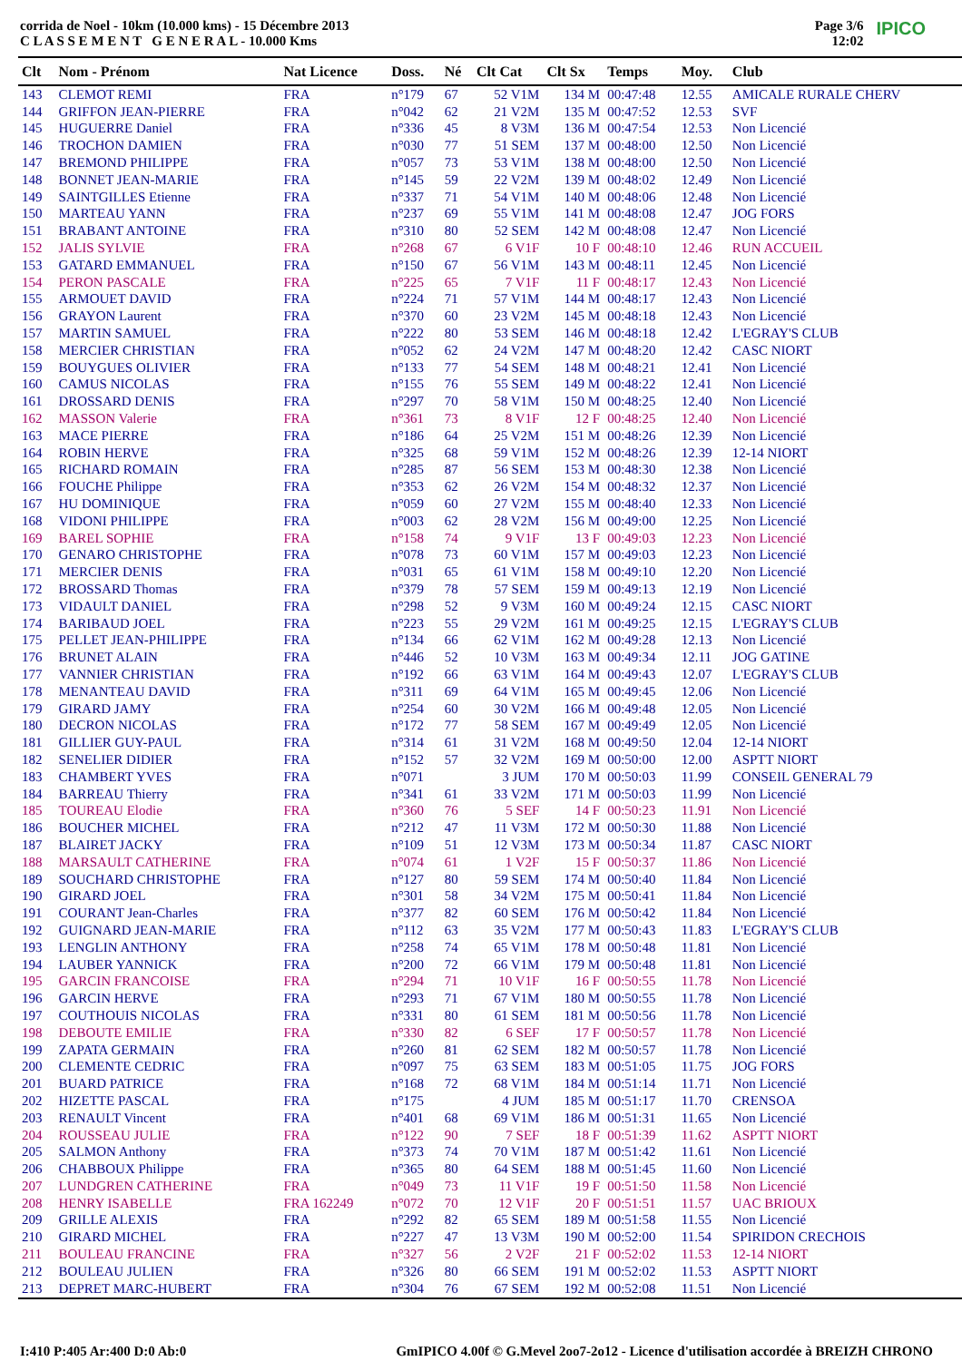corrida de Noel - 10km (10.000 kms) - 15 Décembre 2013
C L A S S E M E N T G E N E R A L - 10.000 Kms
Page 3/6
12:02
IPICO
| Clt | Nom - Prénom | Nat Licence | Doss. | Né | Clt Cat | Clt Sx | Temps | Moy. | Club |
| --- | --- | --- | --- | --- | --- | --- | --- | --- | --- |
| 143 | CLEMOT REMI | FRA | n°179 | 67 | 52 V1M | 134 M | 00:47:48 | 12.55 | AMICALE RURALE CHERV |
| 144 | GRIFFON JEAN-PIERRE | FRA | n°042 | 62 | 21 V2M | 135 M | 00:47:52 | 12.53 | SVF |
| 145 | HUGUERRE Daniel | FRA | n°336 | 45 | 8 V3M | 136 M | 00:47:54 | 12.53 | Non Licencié |
| 146 | TROCHON DAMIEN | FRA | n°030 | 77 | 51 SEM | 137 M | 00:48:00 | 12.50 | Non Licencié |
| 147 | BREMOND PHILIPPE | FRA | n°057 | 73 | 53 V1M | 138 M | 00:48:00 | 12.50 | Non Licencié |
| 148 | BONNET JEAN-MARIE | FRA | n°145 | 59 | 22 V2M | 139 M | 00:48:02 | 12.49 | Non Licencié |
| 149 | SAINTGILLES Etienne | FRA | n°337 | 71 | 54 V1M | 140 M | 00:48:06 | 12.48 | Non Licencié |
| 150 | MARTEAU YANN | FRA | n°237 | 69 | 55 V1M | 141 M | 00:48:08 | 12.47 | JOG FORS |
| 151 | BRABANT ANTOINE | FRA | n°310 | 80 | 52 SEM | 142 M | 00:48:08 | 12.47 | Non Licencié |
| 152 | JALIS SYLVIE | FRA | n°268 | 67 | 6 V1F | 10 F | 00:48:10 | 12.46 | RUN ACCUEIL |
| 153 | GATARD EMMANUEL | FRA | n°150 | 67 | 56 V1M | 143 M | 00:48:11 | 12.45 | Non Licencié |
| 154 | PERON PASCALE | FRA | n°225 | 65 | 7 V1F | 11 F | 00:48:17 | 12.43 | Non Licencié |
| 155 | ARMOUET DAVID | FRA | n°224 | 71 | 57 V1M | 144 M | 00:48:17 | 12.43 | Non Licencié |
| 156 | GRAYON Laurent | FRA | n°370 | 60 | 23 V2M | 145 M | 00:48:18 | 12.43 | Non Licencié |
| 157 | MARTIN SAMUEL | FRA | n°222 | 80 | 53 SEM | 146 M | 00:48:18 | 12.42 | L'EGRAY'S CLUB |
| 158 | MERCIER CHRISTIAN | FRA | n°052 | 62 | 24 V2M | 147 M | 00:48:20 | 12.42 | CASC NIORT |
| 159 | BOUYGUES OLIVIER | FRA | n°133 | 77 | 54 SEM | 148 M | 00:48:21 | 12.41 | Non Licencié |
| 160 | CAMUS NICOLAS | FRA | n°155 | 76 | 55 SEM | 149 M | 00:48:22 | 12.41 | Non Licencié |
| 161 | DROSSARD DENIS | FRA | n°297 | 70 | 58 V1M | 150 M | 00:48:25 | 12.40 | Non Licencié |
| 162 | MASSON Valerie | FRA | n°361 | 73 | 8 V1F | 12 F | 00:48:25 | 12.40 | Non Licencié |
| 163 | MACE PIERRE | FRA | n°186 | 64 | 25 V2M | 151 M | 00:48:26 | 12.39 | Non Licencié |
| 164 | ROBIN HERVE | FRA | n°325 | 68 | 59 V1M | 152 M | 00:48:26 | 12.39 | 12-14 NIORT |
| 165 | RICHARD ROMAIN | FRA | n°285 | 87 | 56 SEM | 153 M | 00:48:30 | 12.38 | Non Licencié |
| 166 | FOUCHE Philippe | FRA | n°353 | 62 | 26 V2M | 154 M | 00:48:32 | 12.37 | Non Licencié |
| 167 | HU DOMINIQUE | FRA | n°059 | 60 | 27 V2M | 155 M | 00:48:40 | 12.33 | Non Licencié |
| 168 | VIDONI PHILIPPE | FRA | n°003 | 62 | 28 V2M | 156 M | 00:49:00 | 12.25 | Non Licencié |
| 169 | BAREL SOPHIE | FRA | n°158 | 74 | 9 V1F | 13 F | 00:49:03 | 12.23 | Non Licencié |
| 170 | GENARO CHRISTOPHE | FRA | n°078 | 73 | 60 V1M | 157 M | 00:49:03 | 12.23 | Non Licencié |
| 171 | MERCIER DENIS | FRA | n°031 | 65 | 61 V1M | 158 M | 00:49:10 | 12.20 | Non Licencié |
| 172 | BROSSARD Thomas | FRA | n°379 | 78 | 57 SEM | 159 M | 00:49:13 | 12.19 | Non Licencié |
| 173 | VIDAULT DANIEL | FRA | n°298 | 52 | 9 V3M | 160 M | 00:49:24 | 12.15 | CASC NIORT |
| 174 | BARIBAUD JOEL | FRA | n°223 | 55 | 29 V2M | 161 M | 00:49:25 | 12.15 | L'EGRAY'S CLUB |
| 175 | PELLET JEAN-PHILIPPE | FRA | n°134 | 66 | 62 V1M | 162 M | 00:49:28 | 12.13 | Non Licencié |
| 176 | BRUNET ALAIN | FRA | n°446 | 52 | 10 V3M | 163 M | 00:49:34 | 12.11 | JOG GATINE |
| 177 | VANNIER CHRISTIAN | FRA | n°192 | 66 | 63 V1M | 164 M | 00:49:43 | 12.07 | L'EGRAY'S CLUB |
| 178 | MENANTEAU DAVID | FRA | n°311 | 69 | 64 V1M | 165 M | 00:49:45 | 12.06 | Non Licencié |
| 179 | GIRARD JAMY | FRA | n°254 | 60 | 30 V2M | 166 M | 00:49:48 | 12.05 | Non Licencié |
| 180 | DECRON NICOLAS | FRA | n°172 | 77 | 58 SEM | 167 M | 00:49:49 | 12.05 | Non Licencié |
| 181 | GILLIER GUY-PAUL | FRA | n°314 | 61 | 31 V2M | 168 M | 00:49:50 | 12.04 | 12-14 NIORT |
| 182 | SENELIER DIDIER | FRA | n°152 | 57 | 32 V2M | 169 M | 00:50:00 | 12.00 | ASPTT NIORT |
| 183 | CHAMBERT YVES | FRA | n°071 | | 3 JUM | 170 M | 00:50:03 | 11.99 | CONSEIL GENERAL 79 |
| 184 | BARREAU Thierry | FRA | n°341 | 61 | 33 V2M | 171 M | 00:50:03 | 11.99 | Non Licencié |
| 185 | TOUREAU Elodie | FRA | n°360 | 76 | 5 SEF | 14 F | 00:50:23 | 11.91 | Non Licencié |
| 186 | BOUCHER MICHEL | FRA | n°212 | 47 | 11 V3M | 172 M | 00:50:30 | 11.88 | Non Licencié |
| 187 | BLAIRET JACKY | FRA | n°109 | 51 | 12 V3M | 173 M | 00:50:34 | 11.87 | CASC NIORT |
| 188 | MARSAULT CATHERINE | FRA | n°074 | 61 | 1 V2F | 15 F | 00:50:37 | 11.86 | Non Licencié |
| 189 | SOUCHARD CHRISTOPHE | FRA | n°127 | 80 | 59 SEM | 174 M | 00:50:40 | 11.84 | Non Licencié |
| 190 | GIRARD JOEL | FRA | n°301 | 58 | 34 V2M | 175 M | 00:50:41 | 11.84 | Non Licencié |
| 191 | COURANT Jean-Charles | FRA | n°377 | 82 | 60 SEM | 176 M | 00:50:42 | 11.84 | Non Licencié |
| 192 | GUIGNARD JEAN-MARIE | FRA | n°112 | 63 | 35 V2M | 177 M | 00:50:43 | 11.83 | L'EGRAY'S CLUB |
| 193 | LENGLIN ANTHONY | FRA | n°258 | 74 | 65 V1M | 178 M | 00:50:48 | 11.81 | Non Licencié |
| 194 | LAUBER YANNICK | FRA | n°200 | 72 | 66 V1M | 179 M | 00:50:48 | 11.81 | Non Licencié |
| 195 | GARCIN FRANCOISE | FRA | n°294 | 71 | 10 V1F | 16 F | 00:50:55 | 11.78 | Non Licencié |
| 196 | GARCIN HERVE | FRA | n°293 | 71 | 67 V1M | 180 M | 00:50:55 | 11.78 | Non Licencié |
| 197 | COUTHOUIS NICOLAS | FRA | n°331 | 80 | 61 SEM | 181 M | 00:50:56 | 11.78 | Non Licencié |
| 198 | DEBOUTE EMILIE | FRA | n°330 | 82 | 6 SEF | 17 F | 00:50:57 | 11.78 | Non Licencié |
| 199 | ZAPATA GERMAIN | FRA | n°260 | 81 | 62 SEM | 182 M | 00:50:57 | 11.78 | Non Licencié |
| 200 | CLEMENTE CEDRIC | FRA | n°097 | 75 | 63 SEM | 183 M | 00:51:05 | 11.75 | JOG FORS |
| 201 | BUARD PATRICE | FRA | n°168 | 72 | 68 V1M | 184 M | 00:51:14 | 11.71 | Non Licencié |
| 202 | HIZETTE PASCAL | FRA | n°175 | | 4 JUM | 185 M | 00:51:17 | 11.70 | CRENSOA |
| 203 | RENAULT Vincent | FRA | n°401 | 68 | 69 V1M | 186 M | 00:51:31 | 11.65 | Non Licencié |
| 204 | ROUSSEAU JULIE | FRA | n°122 | 90 | 7 SEF | 18 F | 00:51:39 | 11.62 | ASPTT NIORT |
| 205 | SALMON Anthony | FRA | n°373 | 74 | 70 V1M | 187 M | 00:51:42 | 11.61 | Non Licencié |
| 206 | CHABBOUX Philippe | FRA | n°365 | 80 | 64 SEM | 188 M | 00:51:45 | 11.60 | Non Licencié |
| 207 | LUNDGREN CATHERINE | FRA | n°049 | 73 | 11 V1F | 19 F | 00:51:50 | 11.58 | Non Licencié |
| 208 | HENRY ISABELLE | FRA 162249 | n°072 | 70 | 12 V1F | 20 F | 00:51:51 | 11.57 | UAC BRIOUX |
| 209 | GRILLE ALEXIS | FRA | n°292 | 82 | 65 SEM | 189 M | 00:51:58 | 11.55 | Non Licencié |
| 210 | GIRARD MICHEL | FRA | n°227 | 47 | 13 V3M | 190 M | 00:52:00 | 11.54 | SPIRIDON CRECHOIS |
| 211 | BOULEAU FRANCINE | FRA | n°327 | 56 | 2 V2F | 21 F | 00:52:02 | 11.53 | 12-14 NIORT |
| 212 | BOULEAU JULIEN | FRA | n°326 | 80 | 66 SEM | 191 M | 00:52:02 | 11.53 | ASPTT NIORT |
| 213 | DEPRET MARC-HUBERT | FRA | n°304 | 76 | 67 SEM | 192 M | 00:52:08 | 11.51 | Non Licencié |
I:410 P:405 Ar:400 D:0 Ab:0 GmIPICO 4.00f © G.Mevel 2oo7-2o12 - Licence d'utilisation accordée à BREIZH CHRONO